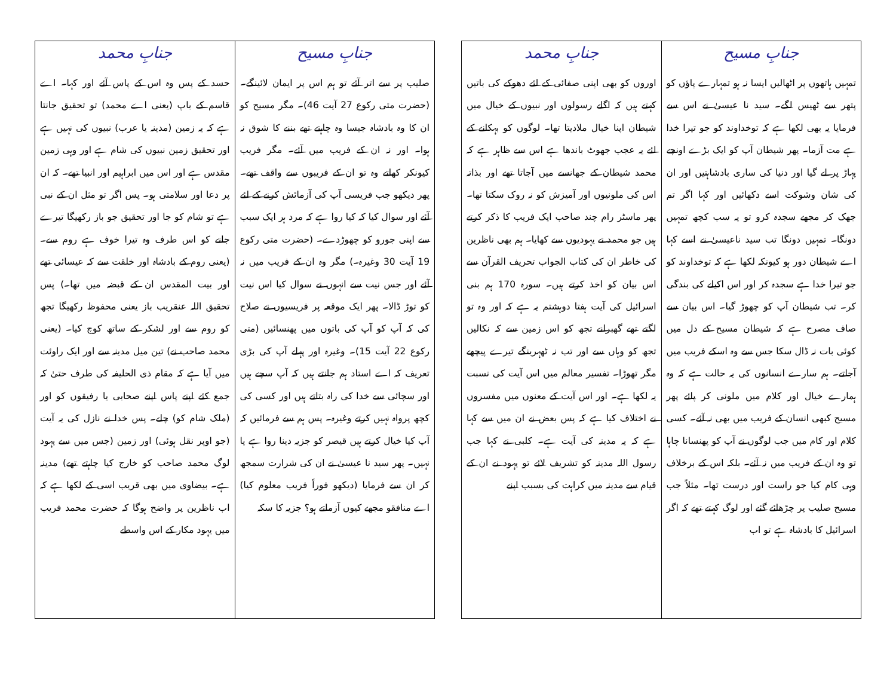| جنابِ مسیح | جنابِ محمد |
| --- | --- |
| تمہیں ہاتھوں پر اٹھالیں ایسا نہ ہو تمہارے پاؤں کو پتھر سے ٹھیس لگے۔ سید نا عیسیٰ نے اس سے فرمایا یہ بھی لکھا ہے کہ توخداوند کو جو تیرا خدا ہے مت آزما۔ پھر شیطان آپ کو ایک بڑے اونچے پہاڑ پر لے گیا اور دنیا کی ساری بادشاہتیں اور ان کی شان وشوکت اسے دکھائیں اور کہا اگر تم جھک کر مجھے سجدہ کرو تو یہ سب کچھ تمہیں دونگا۔ تمہیں دونگا تب سید ناعیسیٰ نے اسے کہا اے شیطان دور ہو کیونکہ لکھا ہے کہ توخداوند کو جو تیرا خدا ہے سجدہ کر اور اس اکیلے کی بندگی کر۔ تب شیطان آپ کو چھوڑ گیا۔ اس بیان سے صاف مصرح ہے کہ شیطان مسیح کے دل میں کوئی بات نہ ڈال سکا جس سے وہ اسکے فریب میں آجاتے۔ ہم سارے انسانوں کی یہ حالت ہے کہ وہ ہمارے خیال اور کلام میں ملونی کر پائے پھر مسیح کبھی انسان کے فریب میں بھی نہ آئے۔ کسی کلام اور کام میں جب لوگوں نے آپ کو پھنسانا چاہا تو وہ ان کے فریب میں نہ آئے۔ بلکہ اس کے برخلاف وہی کام کیا جو راست اور درست تھا۔ مثلاً جب مسیح صلیب پر چڑھائے گئے اور لوگ کہتے تھے کہ اگر اسرائیل کا بادشاہ ہے تو اب | اوروں کو بھی اپنی صفائی کے لئے دھوکے کی باتیں کہتے ہیں کہ اگلے رسولوں اور نبیوں کے خیال میں شیطان اپنا خیال ملادیتا تھا۔ لوگوں کو بہکانے کے لئے یہ عجب جھوٹ باندھا ہے اس سے ظاہر ہے کہ محمد شیطان کے جھانسے میں آجاتا تھے اور بذاتہ اس کی ملونیوں اور آمیزش کو نہ روک سکتا تھا۔ پھر ماسٹر رام چند صاحب ایک فریب کا ذکر کرتے ہیں جو محمد نے یہودیوں سے کھایا۔ ہم بھی ناظرین کی خاطر ان کی کتاب الجواب تحریف القرآن سے اس بیان کو اخذ کرتے ہیں۔ سورہ 170 ہم بنی اسرائیل کی آیت ہفتا دوہشتم یہ ہے کہ اور وہ تو لگتے تھے گھبرانے تجھ کو اس زمین سے کہ نکالیں تجھ کو وہاں سے اور تب نہ ٹھہرینگے تیرے پیچھے مگر تھوڑا۔ تفسیر معالم میں اس آیت کی نسبت یہ لکھا ہے۔ اور اس آیت کے معنوں میں مفسروں نے اختلاف کیا ہے کہ پس بعض نے ان میں سے کہا ہے کہ یہ مدینہ کی آیت ہے۔ کلبی نے کہا جب رسول اللہ مدینہ کو تشریف لائے تو یہود نے ان کے قیام سے مدینہ میں کراہت کی بسبب اپنے |
| جنابِ مسیح | جنابِ محمد |
| --- | --- |
| صلیب پر سے اتر آئے تو ہم اس پر ایمان لائینگے۔ (حضرت متی رکوع 27 آیت 46)۔ مگر مسیح کو ان کا وہ بادشاہ جیسا وہ چاہتے تھے بننے کا شوق نہ ہوا۔ اور نہ ان کے فریب میں آئے۔ مگر فریب کیونکر کھاتے وہ تو ان کے فریبوں سے واقف تھے۔ پھر دیکھو جب فریسی آپ کی آزمائش کرنے کے لئے آئے اور سوال کیا کہ کیا روا ہے کہ مرد ہر ایک سبب سے اپنی جورو کو چھوڑدے۔ (حضرت متی رکوع 19 آیت 30 وغیرہ۔) مگر وہ ان کے فریب میں نہ آئے اور جس نیت سے انہوں نے سوال کیا اس نیت کو توڑ ڈالا۔ پھر ایک موقعہ پر فریسیوں نے صلاح کی کہ آپ کو آپ کی باتوں میں پھنسائیں (متی رکوع 22 آیت 15)۔ وغیرہ اور پہلے آپ کی بڑی تعریف کہ اے استاد ہم جانتے ہیں کہ آپ سچے ہیں اور سچائی سے خدا کی راہ بتاتے ہیں اور کسی کی کچھ پرواہ نہیں کرتے وغیرہ۔ پس ہم سے فرمائیں کہ آپ کیا خیال کرتے ہیں قیصر کو جزیہ دینا روا ہے یا نہیں۔ پھر سید نا عیسیٰ نے ان کی شرارت سمجھ کر ان سے فرمایا (دیکھو فوراً فریب معلوم کیا) اے منافقو مجھے کیوں آزماتے ہو؟ جزیہ کا سکہ | حسد کے پس وہ اس کے پاس آئے اور کہا۔ اے قاسم کے باپ (یعنی اے محمد) تو تحقیق جانتا ہے کہ یہ زمین (مدینہ یا عرب) نبیوں کی نہیں ہے اور تحقیق زمین نبیوں کی شام ہے اور وہی زمین مقدس ہے اور اس میں ابراہیم اور انبیا تھے۔ کہ ان پر دعا اور سلامتی ہو۔ پس اگر تو مثل ان کے نبی ہے تو شام کو جا اور تحقیق جو باز رکھیگا تیرے جانے کو اس طرف وہ تیرا خوف ہے روم سے۔ (یعنی روم کے بادشاہ اور خلقت سے کہ عیسائی تھے اور بیت المقدس ان کے قبضہ میں تھا۔) پس تحقیق اللہ عنقریب باز یعنی محفوظ رکھیگا تجھ کو روم سے اور لشکر کے ساتھ کوچ کیا۔ (یعنی محمد صاحب نے) تین میل مدینہ سے اور ایک راوئت میں آیا ہے کہ مقام ذی الحلیفہ کی طرف حتیٰ کہ جمع کئے اپنے پاس اپنے صحابی یا رفیقوں کو اور (ملک شام کو) چلے۔ پس خدا نے نازل کی یہ آیت (جو اوپر نقل ہوئی) اور زمین (جس میں سے یہود لوگ محمد صاحب کو خارج کیا چاہتے تھے) مدینہ ہے۔ بیضاوی میں بھی قریب اسی کے لکھا ہے کہ اب ناظرین پر واضح ہوگا کہ حضرت محمد فریب میں یہود مکار کے اس واسطے |